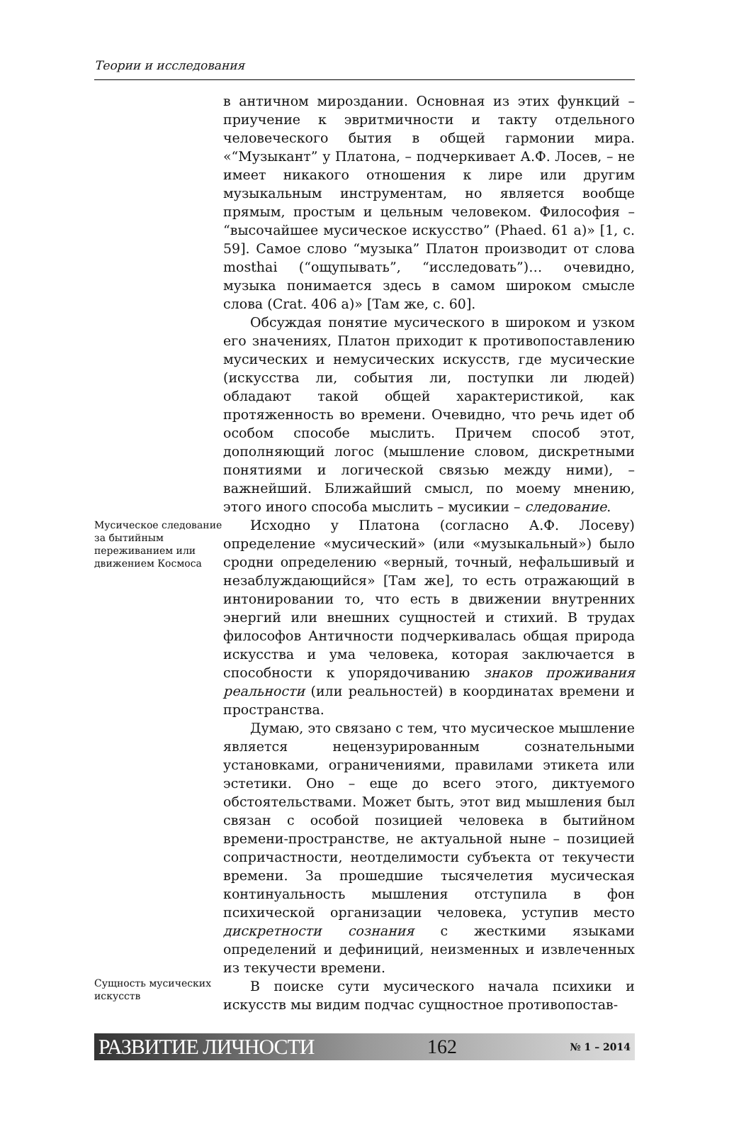Теории и исследования
в античном мироздании. Основная из этих функций – приучение к эвритмичности и такту отдельного человеческого бытия в общей гармонии мира. «“Музыкант” у Платона, – подчеркивает А.Ф. Лосев, – не имеет никакого отношения к лире или другим музыкальным инструментам, но является вообще прямым, простым и цельным человеком. Философия – “высочайшее мусическое искусство” (Phaed. 61 a)» [1, с. 59]. Самое слово “музыка” Платон производит от слова mosthai (“ощупывать”, “исследовать”)… очевидно, музыка понимается здесь в самом широком смысле слова (Crat. 406 a)» [Там же, с. 60].
Обсуждая понятие мусического в широком и узком его значениях, Платон приходит к противопоставлению мусических и немусических искусств, где мусические (искусства ли, события ли, поступки ли людей) обладают такой общей характеристикой, как протяженность во времени. Очевидно, что речь идет об особом способе мыслить. Причем способ этот, дополняющий логос (мышление словом, дискретными понятиями и логической связью между ними), – важнейший. Ближайший смысл, по моему мнению, этого иного способа мыслить – мусикии – следование.
Мусическое следование за бытийным переживанием или движением Космоса
Исходно у Платона (согласно А.Ф. Лосеву) определение «мусический» (или «музыкальный») было сродни определению «верный, точный, нефальшивый и незаблуждающийся» [Там же], то есть отражающий в интонировании то, что есть в движении внутренних энергий или внешних сущностей и стихий. В трудах философов Античности подчеркивалась общая природа искусства и ума человека, которая заключается в способности к упорядочиванию знаков проживания реальности (или реальностей) в координатах времени и пространства.
Думаю, это связано с тем, что мусическое мышление является нецензурированным сознательными установками, ограничениями, правилами этикета или эстетики. Оно – еще до всего этого, диктуемого обстоятельствами. Может быть, этот вид мышления был связан с особой позицией человека в бытийном времени-пространстве, не актуальной ныне – позицией сопричастности, неотделимости субъекта от текучести времени. За прошедшие тысячелетия мусическая континуальность мышления отступила в фон психической организации человека, уступив место дискретности сознания с жесткими языками определений и дефиниций, неизменных и извлеченных из текучести времени.
Сущность мусических искусств
В поиске сути мусического начала психики и искусств мы видим подчас сущностное противопостав-
РАЗВИТИЕ ЛИЧНОСТИ 162 № 1 – 2014